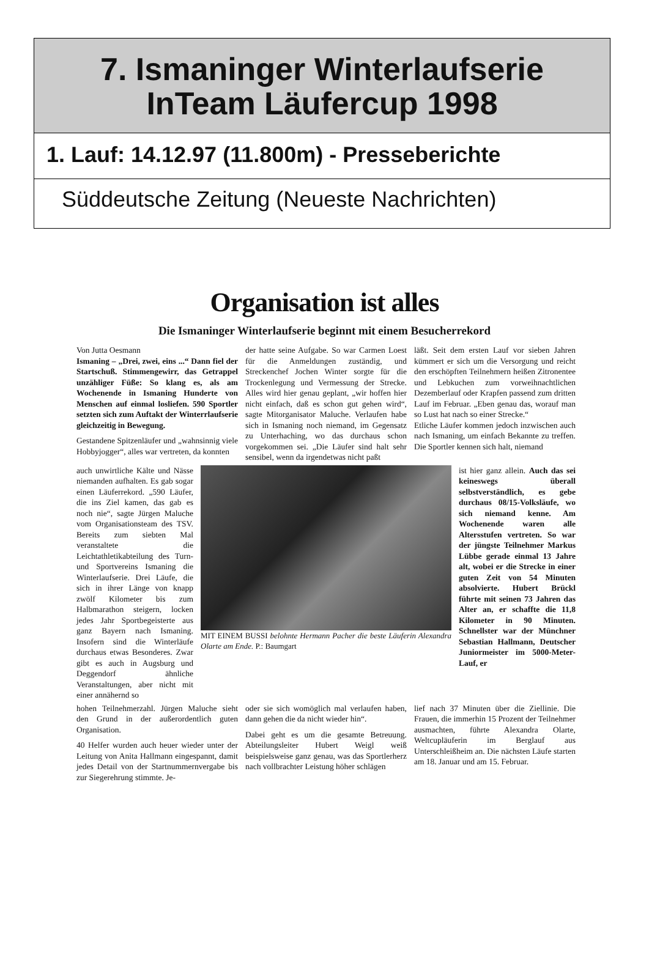7. Ismaninger Winterlaufserie
InTeam Läufercup 1998
1. Lauf: 14.12.97 (11.800m) - Presseberichte
Süddeutsche Zeitung (Neueste Nachrichten)
Organisation ist alles
Die Ismaninger Winterlaufserie beginnt mit einem Besucherrekord
Von Jutta Oesmann
Ismaning – „Drei, zwei, eins ...“ Dann fiel der Startschuß. Stimmengewirr, das Getrappel unzähliger Füße: So klang es, als am Wochenende in Ismaning Hunderte von Menschen auf einmal losliefen. 590 Sportler setzten sich zum Auftakt der Winterrlaufserie gleichzeitig in Bewegung.
Gestandene Spitzenläufer und „wahnsinnig viele Hobbyjogger“, alles war vertreten, da konnten
der hatte seine Aufgabe. So war Carmen Loest für die Anmeldungen zuständig, und Streckenchef Jochen Winter sorgte für die Trockenlegung und Vermessung der Strecke. Alles wird hier genau geplant, „wir hoffen hier nicht einfach, daß es schon gut gehen wird“, sagte Mitorganisator Maluche. Verlaufen habe sich in Ismaning noch niemand, im Gegensatz zu Unterhaching, wo das durchaus schon vorgekommen sei. „Die Läufer sind halt sehr sensibel, wenn da irgendetwas nicht paßt
läßt. Seit dem ersten Lauf vor sieben Jahren kümmert er sich um die Versorgung und reicht den erschöpften Teilnehmern heißen Zitronentee und Lebkuchen zum vorweihnachtlichen Dezemberlauf oder Krapfen passend zum dritten Lauf im Februar. „Eben genau das, worauf man so Lust hat nach so einer Strecke.“
Etliche Läufer kommen jedoch inzwischen auch nach Ismaning, um einfach Bekannte zu treffen. Die Sportler kennen sich halt, niemand
auch unwirtliche Kälte und Nässe niemanden aufhalten. Es gab sogar einen Läuferrekord. „590 Läufer, die ins Ziel kamen, das gab es noch nie“, sagte Jürgen Maluche vom Organisationsteam des TSV. Bereits zum siebten Mal veranstaltete die Leichtathletikabteilung des Turn- und Sportvereins Ismaning die Winterlaufserie. Drei Läufe, die sich in ihrer Länge von knapp zwölf Kilometer bis zum Halbmarathon steigern, locken jedes Jahr Sportbegeisterte aus ganz Bayern nach Ismaning. Insofern sind die Winterläufe durchaus etwas Besonderes. Zwar gibt es auch in Augsburg und Deggendorf ähnliche Veranstaltungen, aber nicht mit einer annähernd so
MIT EINEM BUSSI belohnte Hermann Pacher die beste Läuferin Alexandra Olarte am Ende. P.: Baumgart
ist hier ganz allein. Auch das sei keineswegs überall selbstverständlich, es gebe durchaus 08/15-Volksläufe, wo sich niemand kenne. Am Wochenende waren alle Altersstufen vertreten. So war der jüngste Teilnehmer Markus Lübbe gerade einmal 13 Jahre alt, wobei er die Strecke in einer guten Zeit von 54 Minuten absolvierte. Hubert Brückl führte mit seinen 73 Jahren das Alter an, er schaffte die 11,8 Kilometer in 90 Minuten. Schnellster war der Münchner Sebastian Hallmann, Deutscher Juniormeister im 5000-Meter-Lauf, er
hohen Teilnehmerzahl. Jürgen Maluche sieht den Grund in der außerordentlich guten Organisation.
40 Helfer wurden auch heuer wieder unter der Leitung von Anita Hallmann eingespannt, damit jedes Detail von der Startnummernvergabe bis zur Siegerehrung stimmte. Je-
oder sie sich womöglich mal verlaufen haben, dann gehen die da nicht wieder hin“.
Dabei geht es um die gesamte Betreuung. Abteilungsleiter Hubert Weigl weiß beispielsweise ganz genau, was das Sportlerherz nach vollbrachter Leistung höher schlägen
lief nach 37 Minuten über die Ziellinie. Die Frauen, die immerhin 15 Prozent der Teilnehmer ausmachten, führte Alexandra Olarte, Weltcupläuferin im Berglauf aus Unterschleißheim an. Die nächsten Läufe starten am 18. Januar und am 15. Februar.